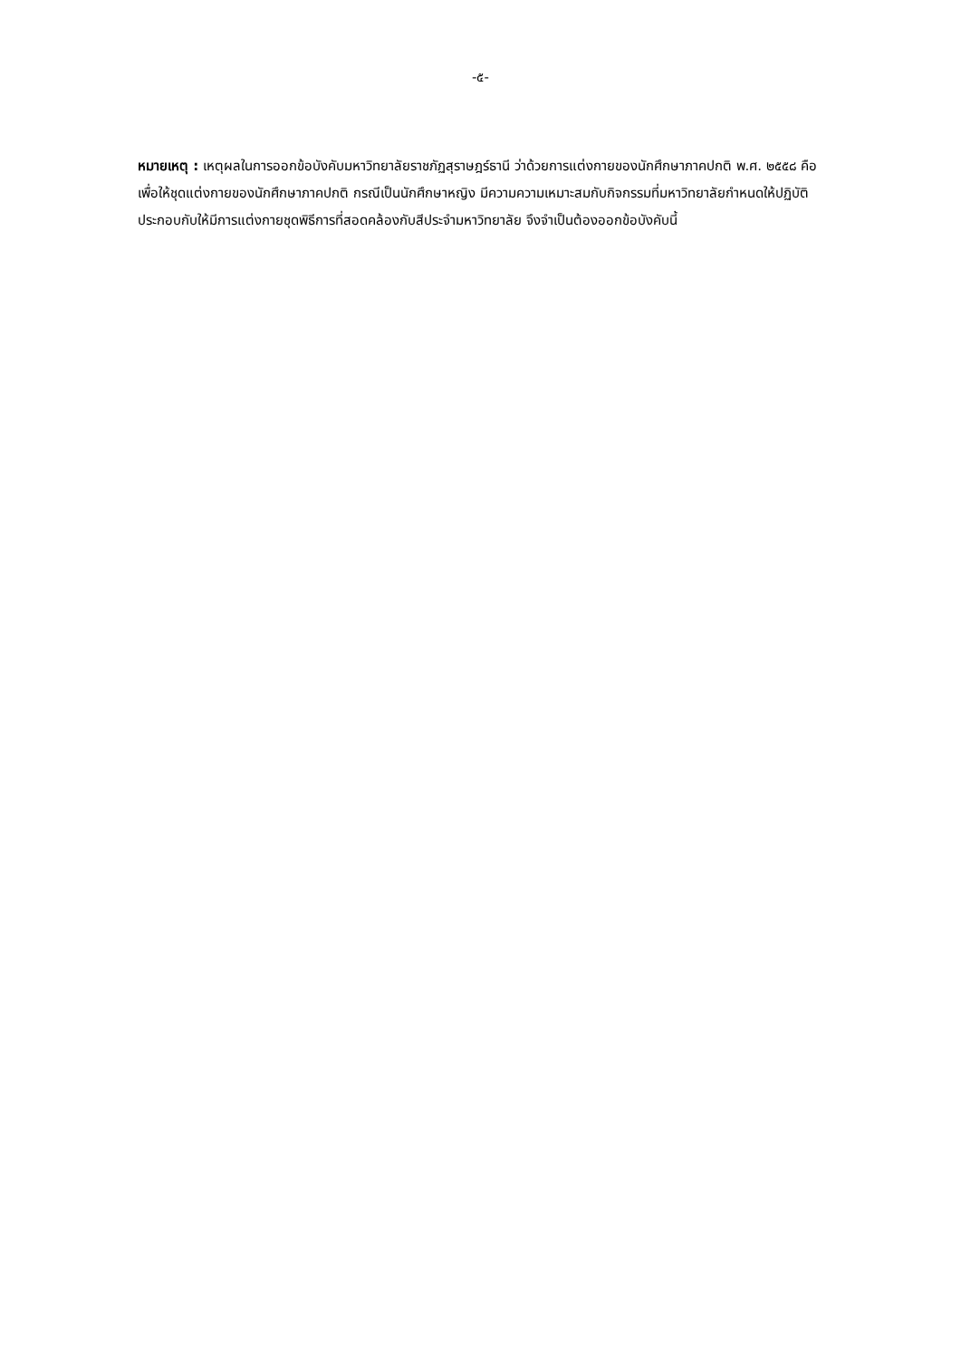-๕-
หมายเหตุ : เหตุผลในการออกข้อบังคับมหาวิทยาลัยราชภัฏสุราษฎร์ธานี ว่าด้วยการแต่งกายของนักศึกษาภาคปกติ พ.ศ. ๒๕๕๘ คือ เพื่อให้ชุดแต่งกายของนักศึกษาภาคปกติ กรณีเป็นนักศึกษาหญิง มีความความเหมาะสมกับกิจกรรมที่มหาวิทยาลัยกำหนดให้ปฏิบัติ ประกอบกับให้มีการแต่งกายชุดพิธีการที่สอดคล้องกับสีประจำมหาวิทยาลัย จึงจำเป็นต้องออกข้อบังคับนี้